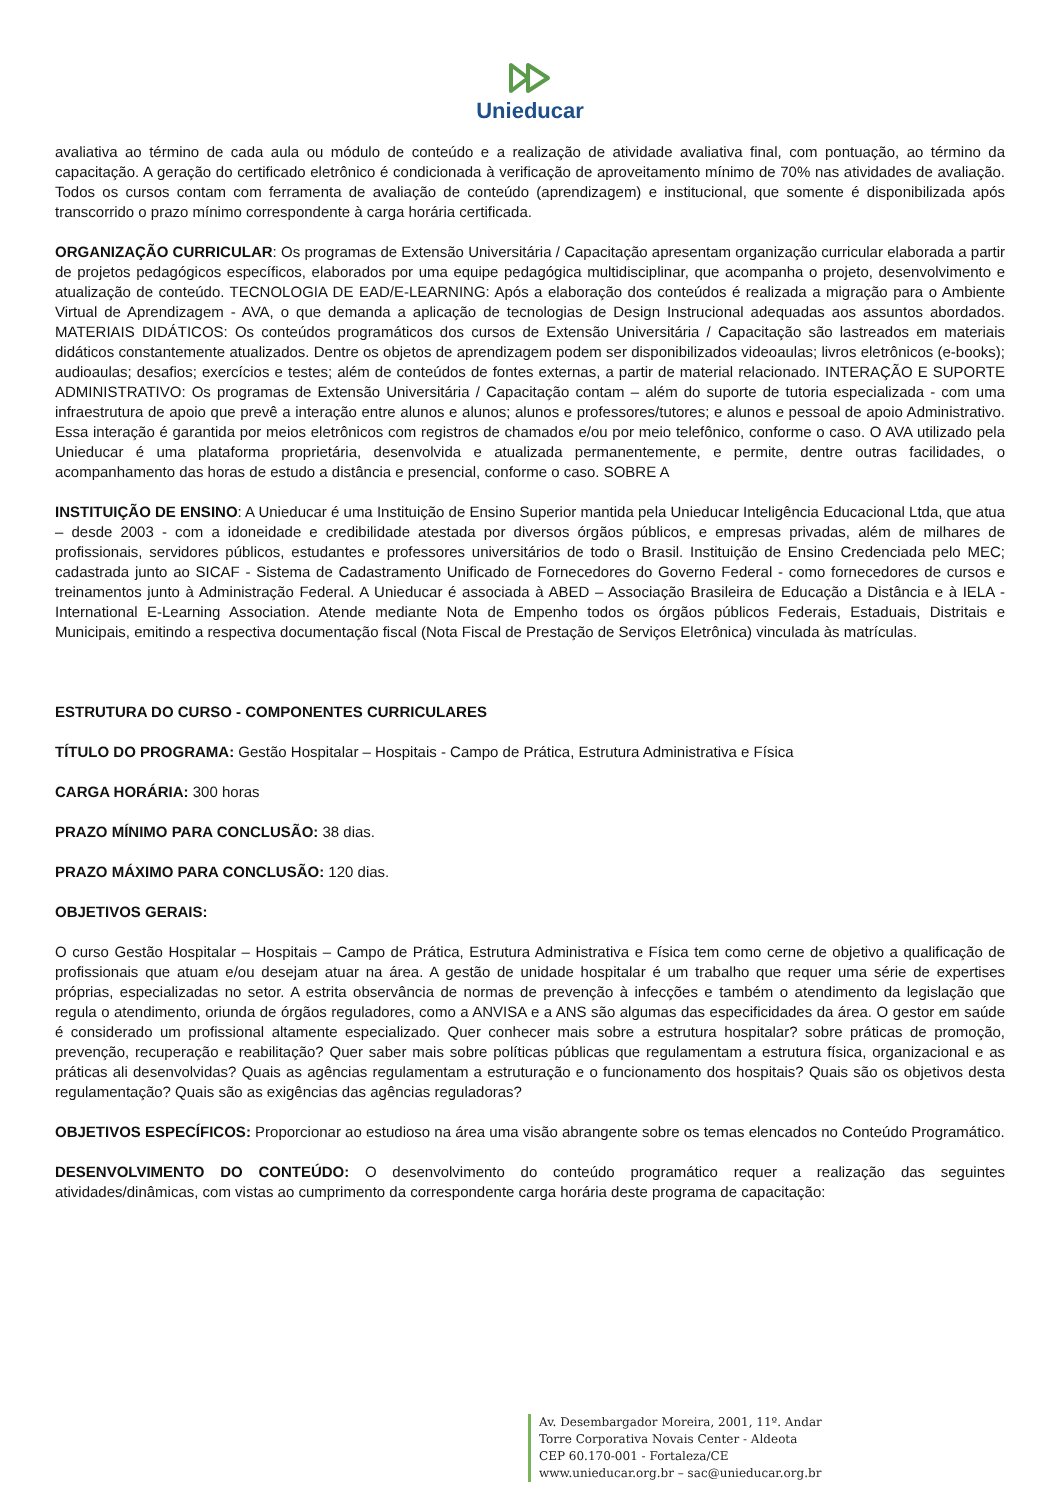Unieducar
avaliativa ao término de cada aula ou módulo de conteúdo e a realização de atividade avaliativa final, com pontuação, ao término da capacitação. A geração do certificado eletrônico é condicionada à verificação de aproveitamento mínimo de 70% nas atividades de avaliação. Todos os cursos contam com ferramenta de avaliação de conteúdo (aprendizagem) e institucional, que somente é disponibilizada após transcorrido o prazo mínimo correspondente à carga horária certificada.
ORGANIZAÇÃO CURRICULAR: Os programas de Extensão Universitária / Capacitação apresentam organização curricular elaborada a partir de projetos pedagógicos específicos, elaborados por uma equipe pedagógica multidisciplinar, que acompanha o projeto, desenvolvimento e atualização de conteúdo. TECNOLOGIA DE EAD/E-LEARNING: Após a elaboração dos conteúdos é realizada a migração para o Ambiente Virtual de Aprendizagem - AVA, o que demanda a aplicação de tecnologias de Design Instrucional adequadas aos assuntos abordados. MATERIAIS DIDÁTICOS: Os conteúdos programáticos dos cursos de Extensão Universitária / Capacitação são lastreados em materiais didáticos constantemente atualizados. Dentre os objetos de aprendizagem podem ser disponibilizados videoaulas; livros eletrônicos (e-books); audioaulas; desafios; exercícios e testes; além de conteúdos de fontes externas, a partir de material relacionado. INTERAÇÃO E SUPORTE ADMINISTRATIVO: Os programas de Extensão Universitária / Capacitação contam – além do suporte de tutoria especializada - com uma infraestrutura de apoio que prevê a interação entre alunos e alunos; alunos e professores/tutores; e alunos e pessoal de apoio Administrativo. Essa interação é garantida por meios eletrônicos com registros de chamados e/ou por meio telefônico, conforme o caso. O AVA utilizado pela Unieducar é uma plataforma proprietária, desenvolvida e atualizada permanentemente, e permite, dentre outras facilidades, o acompanhamento das horas de estudo a distância e presencial, conforme o caso. SOBRE A
INSTITUIÇÃO DE ENSINO: A Unieducar é uma Instituição de Ensino Superior mantida pela Unieducar Inteligência Educacional Ltda, que atua – desde 2003 - com a idoneidade e credibilidade atestada por diversos órgãos públicos, e empresas privadas, além de milhares de profissionais, servidores públicos, estudantes e professores universitários de todo o Brasil. Instituição de Ensino Credenciada pelo MEC; cadastrada junto ao SICAF - Sistema de Cadastramento Unificado de Fornecedores do Governo Federal - como fornecedores de cursos e treinamentos junto à Administração Federal. A Unieducar é associada à ABED – Associação Brasileira de Educação a Distância e à IELA - International E-Learning Association. Atende mediante Nota de Empenho todos os órgãos públicos Federais, Estaduais, Distritais e Municipais, emitindo a respectiva documentação fiscal (Nota Fiscal de Prestação de Serviços Eletrônica) vinculada às matrículas.
ESTRUTURA DO CURSO - COMPONENTES CURRICULARES
TÍTULO DO PROGRAMA: Gestão Hospitalar – Hospitais - Campo de Prática, Estrutura Administrativa e Física
CARGA HORÁRIA: 300 horas
PRAZO MÍNIMO PARA CONCLUSÃO: 38 dias.
PRAZO MÁXIMO PARA CONCLUSÃO: 120 dias.
OBJETIVOS GERAIS:
O curso Gestão Hospitalar – Hospitais – Campo de Prática, Estrutura Administrativa e Física tem como cerne de objetivo a qualificação de profissionais que atuam e/ou desejam atuar na área. A gestão de unidade hospitalar é um trabalho que requer uma série de expertises próprias, especializadas no setor. A estrita observância de normas de prevenção à infecções e também o atendimento da legislação que regula o atendimento, oriunda de órgãos reguladores, como a ANVISA e a ANS são algumas das especificidades da área. O gestor em saúde é considerado um profissional altamente especializado. Quer conhecer mais sobre a estrutura hospitalar? sobre práticas de promoção, prevenção, recuperação e reabilitação? Quer saber mais sobre políticas públicas que regulamentam a estrutura física, organizacional e as práticas ali desenvolvidas? Quais as agências regulamentam a estruturação e o funcionamento dos hospitais? Quais são os objetivos desta regulamentação? Quais são as exigências das agências reguladoras?
OBJETIVOS ESPECÍFICOS: Proporcionar ao estudioso na área uma visão abrangente sobre os temas elencados no Conteúdo Programático.
DESENVOLVIMENTO DO CONTEÚDO: O desenvolvimento do conteúdo programático requer a realização das seguintes atividades/dinâmicas, com vistas ao cumprimento da correspondente carga horária deste programa de capacitação:
Av. Desembargador Moreira, 2001, 11º. Andar
Torre Corporativa Novais Center - Aldeota
CEP 60.170-001 - Fortaleza/CE
www.unieducar.org.br – sac@unieducar.org.br